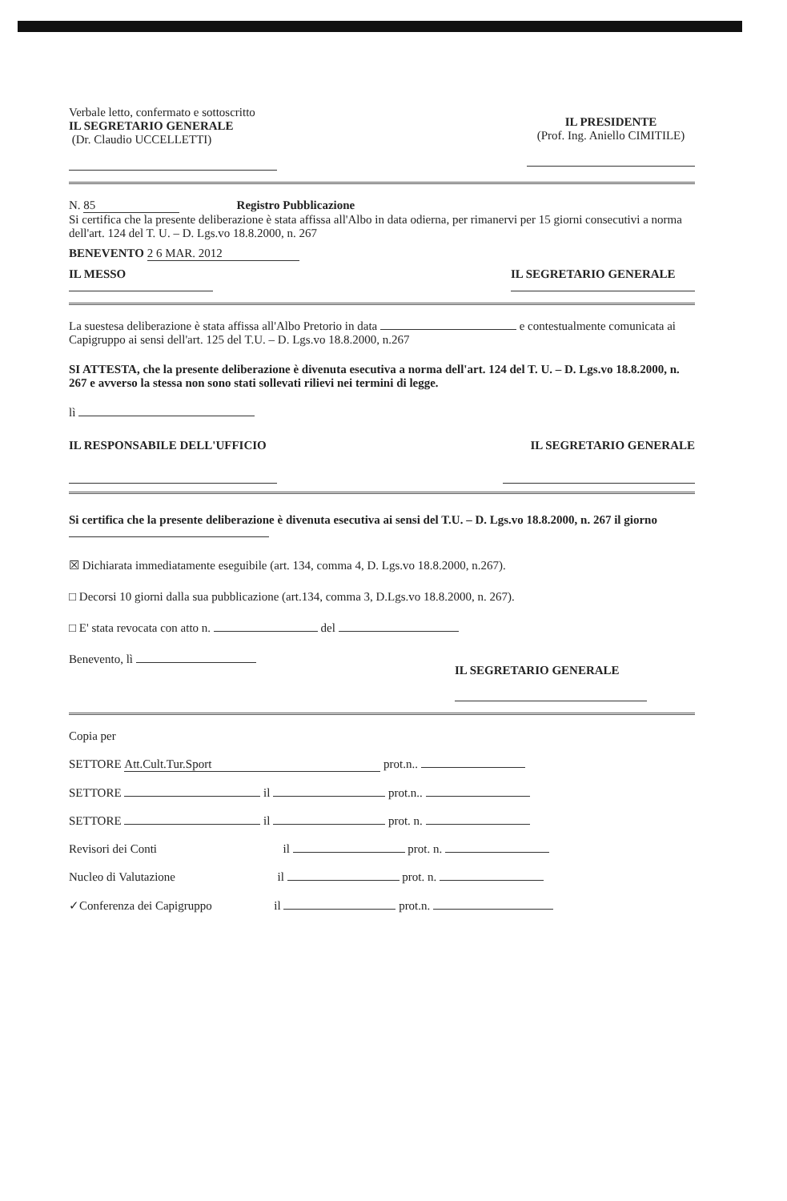Verbale letto, confermato e sottoscritto
IL SEGRETARIO GENERALE
(Dr. Claudio UCCELLETTI)
IL PRESIDENTE
(Prof. Ing. Aniello CIMITILE)
N. 85 Registro Pubblicazione
Si certifica che la presente deliberazione è stata affissa all'Albo in data odierna, per rimanervi per 15 giorni consecutivi a norma dell'art. 124 del T. U. – D. Lgs.vo 18.8.2000, n. 267
BENEVENTO 2 6 MAR. 2012
IL MESSO
IL SEGRETARIO GENERALE
La suestesa deliberazione è stata affissa all'Albo Pretorio in data e contestualmente comunicata ai Capigruppo ai sensi dell'art. 125 del T.U. – D. Lgs.vo 18.8.2000, n.267
SI ATTESTA, che la presente deliberazione è divenuta esecutiva a norma dell'art. 124 del T. U. – D. Lgs.vo 18.8.2000, n. 267 e avverso la stessa non sono stati sollevati rilievi nei termini di legge.
lì
IL RESPONSABILE DELL'UFFICIO IL SEGRETARIO GENERALE
Si certifica che la presente deliberazione è divenuta esecutiva ai sensi del T.U. – D. Lgs.vo 18.8.2000, n. 267 il giorno
☒ Dichiarata immediatamente eseguibile (art. 134, comma 4, D. Lgs.vo 18.8.2000, n.267).
□ Decorsi 10 giorni dalla sua pubblicazione (art.134, comma 3, D.Lgs.vo 18.8.2000, n. 267).
□ E' stata revocata con atto n. del
Benevento, lì
IL SEGRETARIO GENERALE
Copia per
SETTORE Att.Cult.Tur.Sport prot.n..
SETTORE il prot.n..
SETTORE il prot. n.
Revisori dei Conti il prot. n.
Nucleo di Valutazione il prot. n.
✓Conferenza dei Capigruppo il prot.n.